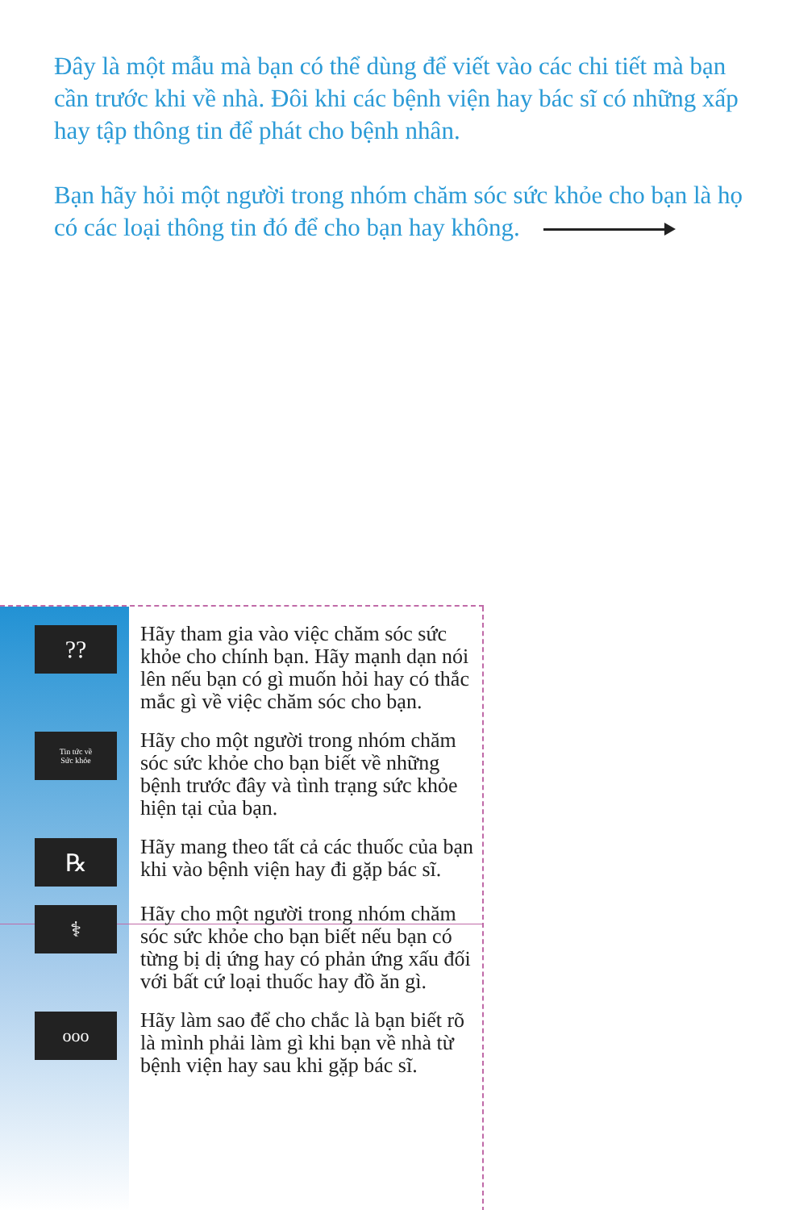Đây là một mẫu mà bạn có thể dùng để viết vào các chi tiết mà bạn cần trước khi về nhà. Đôi khi các bệnh viện hay bác sĩ có những xấp hay tập thông tin để phát cho bệnh nhân.
Bạn hãy hỏi một người trong nhóm chăm sóc sức khỏe cho bạn là họ có các loại thông tin đó để cho bạn hay không.
??
Hãy tham gia vào việc chăm sóc sức khỏe cho chính bạn. Hãy mạnh dạn nói lên nếu bạn có gì muốn hỏi hay có thắc mắc gì về việc chăm sóc cho bạn.
Tin tức về
Sức khỏe
Hãy cho một người trong nhóm chăm sóc sức khỏe cho bạn biết về những bệnh trước đây và tình trạng sức khỏe hiện tại của bạn.
℞
Hãy mang theo tất cả các thuốc của bạn khi vào bệnh viện hay đi gặp bác sĩ.
⚕
Hãy cho một người trong nhóm chăm sóc sức khỏe cho bạn biết nếu bạn có từng bị dị ứng hay có phản ứng xấu đối với bất cứ loại thuốc hay đồ ăn gì.
ooo
Hãy làm sao để cho chắc là bạn biết rõ là mình phải làm gì khi bạn về nhà từ bệnh viện hay sau khi gặp bác sĩ.